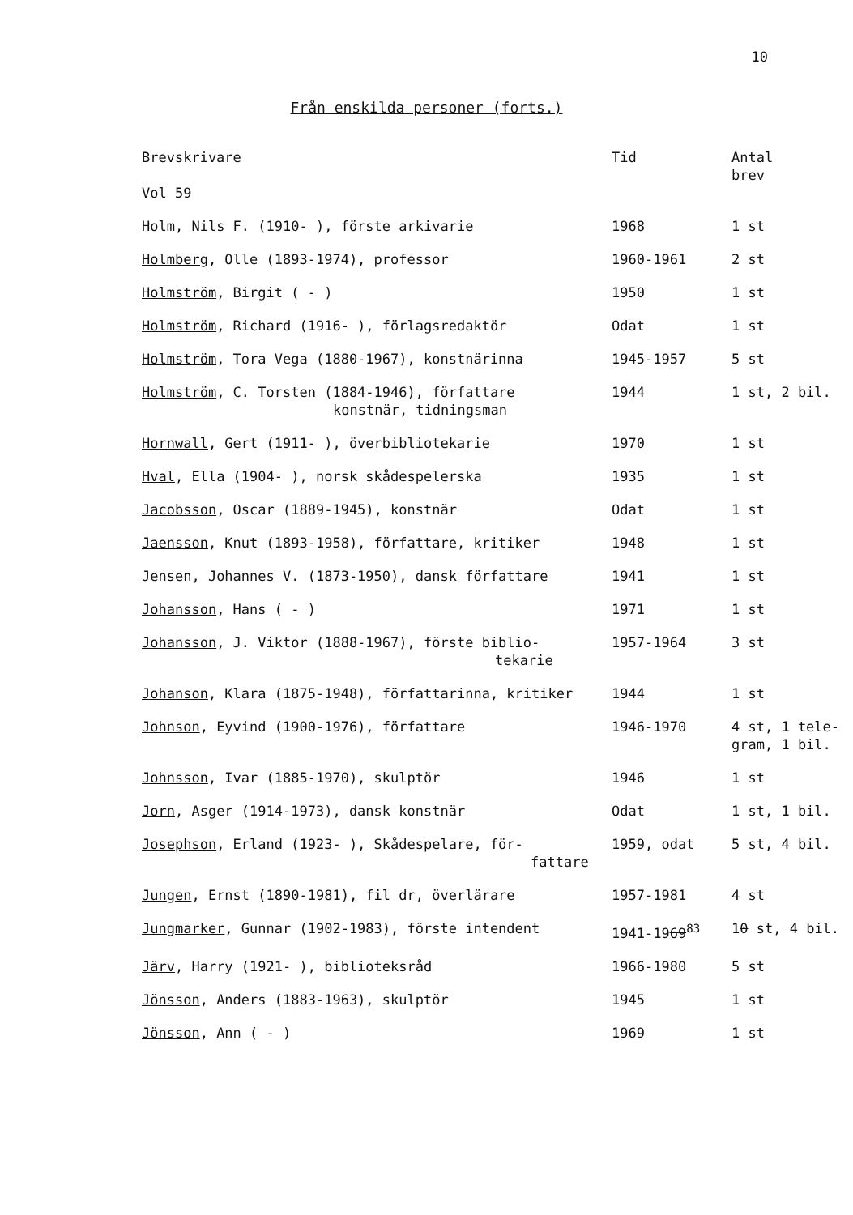10
Från enskilda personer (forts.)
| Brevskrivare Vol 59 | Tid | Antal brev |
| --- | --- | --- |
| Holm , Nils F. (1910- ), förste arkivarie | 1968 | 1 st |
| Holmberg , Olle (1893-1974), professor | 1960-1961 | 2 st |
| Holmström , Birgit ( - ) | 1950 | 1 st |
| Holmström , Richard (1916- ), förlagsredaktör | Odat | 1 st |
| Holmström , Tora Vega (1880-1967), konstnärinna | 1945-1957 | 5 st |
| Holmström , C. Torsten (1884-1946), författare konstnär, tidningsman | 1944 | 1 st, 2 bil. |
| Hornwall , Gert (1911- ), överbibliotekarie | 1970 | 1 st |
| Hval , Ella (1904- ), norsk skådespelerska | 1935 | 1 st |
| Jacobsson , Oscar (1889-1945), konstnär | Odat | 1 st |
| Jaensson , Knut (1893-1958), författare, kritiker | 1948 | 1 st |
| Jensen , Johannes V. (1873-1950), dansk författare | 1941 | 1 st |
| Johansson , Hans ( - ) | 1971 | 1 st |
| Johansson , J. Viktor (1888-1967), förste biblio- tekarie | 1957-1964 | 3 st |
| Johanson , Klara (1875-1948), författarinna, kritiker | 1944 | 1 st |
| Johnson , Eyvind (1900-1976), författare | 1946-1970 | 4 st, 1 tele- gram, 1 bil. |
| Johnsson , Ivar (1885-1970), skulptör | 1946 | 1 st |
| Jorn , Asger (1914-1973), dansk konstnär | Odat | 1 st, 1 bil. |
| Josephson , Erland (1923- ), Skådespelare, för- fattare | 1959, odat | 5 st, 4 bil. |
| Jungen , Ernst (1890-1981), fil dr, överlärare | 1957-1981 | 4 st |
| Jungmarker , Gunnar (1902-1983), förste intendent | 1941-19 69<sup>83</sup> | 1 0 st, 4 bil. |
| Järv , Harry (1921- ), biblioteksråd | 1966-1980 | 5 st |
| Jönsson , Anders (1883-1963), skulptör | 1945 | 1 st |
| Jönsson , Ann ( - ) | 1969 | 1 st |